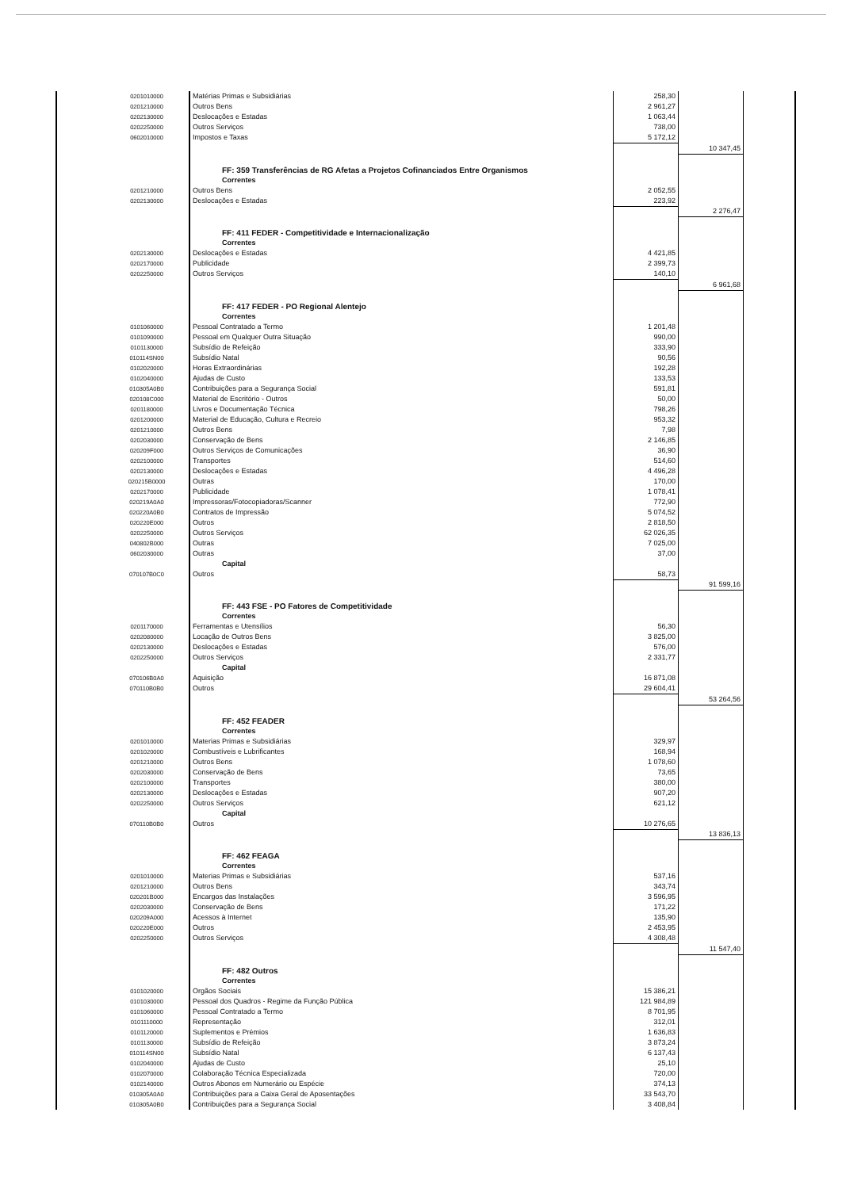| 0201010000 | Matérias Primas e Subsidiárias | 258,30 | |
| 0201210000 | Outros Bens | 2 961,27 | |
| 0202130000 | Deslocações e Estadas | 1 063,44 | |
| 0202250000 | Outros Serviços | 738,00 | |
| 0602010000 | Impostos e Taxas | 5 172,12 | |
| | | | 10 347,45 |
| | FF: 359 Transferências de RG Afetas a Projetos Cofinanciados Entre Organismos | | |
| | Correntes | | |
| 0201210000 | Outros Bens | 2 052,55 | |
| 0202130000 | Deslocações e Estadas | 223,92 | |
| | | | 2 276,47 |
| | FF: 411 FEDER - Competitividade e Internacionalização | | |
| | Correntes | | |
| 0202130000 | Deslocações e Estadas | 4 421,85 | |
| 0202170000 | Publicidade | 2 399,73 | |
| 0202250000 | Outros Serviços | 140,10 | |
| | | | 6 961,68 |
| | FF: 417 FEDER - PO Regional Alentejo | | |
| | Correntes | | |
| 0101060000 | Pessoal Contratado a Termo | 1 201,48 | |
| 0101090000 | Pessoal em Qualquer Outra Situação | 990,00 | |
| 0101130000 | Subsídio de Refeição | 333,90 | |
| 010114SN00 | Subsídio Natal | 90,56 | |
| 0102020000 | Horas Extraordinárias | 192,28 | |
| 0102040000 | Ajudas de Custo | 133,53 | |
| 010305A0B0 | Contribuições para a Segurança Social | 591,81 | |
| 020108C000 | Material de Escritório - Outros | 50,00 | |
| 0201180000 | Livros e Documentação Técnica | 798,26 | |
| 0201200000 | Material de Educação, Cultura e Recreio | 953,32 | |
| 0201210000 | Outros Bens | 7,98 | |
| 0202030000 | Conservação de Bens | 2 146,85 | |
| 020209F000 | Outros Serviços de Comunicações | 36,90 | |
| 0202100000 | Transportes | 514,60 | |
| 0202130000 | Deslocações e Estadas | 4 496,28 | |
| 020215B0000 | Outras | 170,00 | |
| 0202170000 | Publicidade | 1 078,41 | |
| 020219A0A0 | Impressoras/Fotocopiadoras/Scanner | 772,90 | |
| 020220A0B0 | Contratos de Impressão | 5 074,52 | |
| 020220E000 | Outros | 2 818,50 | |
| 0202250000 | Outros Serviços | 62 026,35 | |
| 040802B000 | Outras | 7 025,00 | |
| 0602030000 | Outras | 37,00 | |
| | Capital | | |
| 070107B0C0 | Outros | 58,73 | |
| | | | 91 599,16 |
| | FF: 443 FSE - PO Fatores de Competitividade | | |
| | Correntes | | |
| 0201170000 | Ferramentas e Utensílios | 56,30 | |
| 0202080000 | Locação de Outros Bens | 3 825,00 | |
| 0202130000 | Deslocações e Estadas | 576,00 | |
| 0202250000 | Outros Serviços | 2 331,77 | |
| | Capital | | |
| 070106B0A0 | Aquisição | 16 871,08 | |
| 070110B0B0 | Outros | 29 604,41 | |
| | | | 53 264,56 |
| | FF: 452 FEADER | | |
| | Correntes | | |
| 0201010000 | Materias Primas e Subsidiárias | 329,97 | |
| 0201020000 | Combustíveis e Lubrificantes | 168,94 | |
| 0201210000 | Outros Bens | 1 078,60 | |
| 0202030000 | Conservação de Bens | 73,65 | |
| 0202100000 | Transportes | 380,00 | |
| 0202130000 | Deslocações e Estadas | 907,20 | |
| 0202250000 | Outros Serviços | 621,12 | |
| | Capital | | |
| 070110B0B0 | Outros | 10 276,65 | |
| | | | 13 836,13 |
| | FF: 462 FEAGA | | |
| | Correntes | | |
| 0201010000 | Materias Primas e Subsidiárias | 537,16 | |
| 0201210000 | Outros Bens | 343,74 | |
| 020201B000 | Encargos das Instalações | 3 596,95 | |
| 0202030000 | Conservação de Bens | 171,22 | |
| 020209A000 | Acessos à Internet | 135,90 | |
| 020220E000 | Outros | 2 453,95 | |
| 0202250000 | Outros Serviços | 4 308,48 | |
| | | | 11 547,40 |
| | FF: 482 Outros | | |
| | Correntes | | |
| 0101020000 | Orgãos Sociais | 15 386,21 | |
| 0101030000 | Pessoal dos Quadros - Regime da Função Pública | 121 984,89 | |
| 0101060000 | Pessoal Contratado a Termo | 8 701,95 | |
| 0101110000 | Representação | 312,01 | |
| 0101120000 | Suplementos e Prémios | 1 636,83 | |
| 0101130000 | Subsídio de Refeição | 3 873,24 | |
| 010114SN00 | Subsídio Natal | 6 137,43 | |
| 0102040000 | Ajudas de Custo | 25,10 | |
| 0102070000 | Colaboração Técnica Especializada | 720,00 | |
| 0102140000 | Outros Abonos em Numerário ou Espécie | 374,13 | |
| 010305A0A0 | Contribuições para a Caixa Geral de Aposentações | 33 543,70 | |
| 010305A0B0 | Contribuições para a Segurança Social | 3 408,84 | |